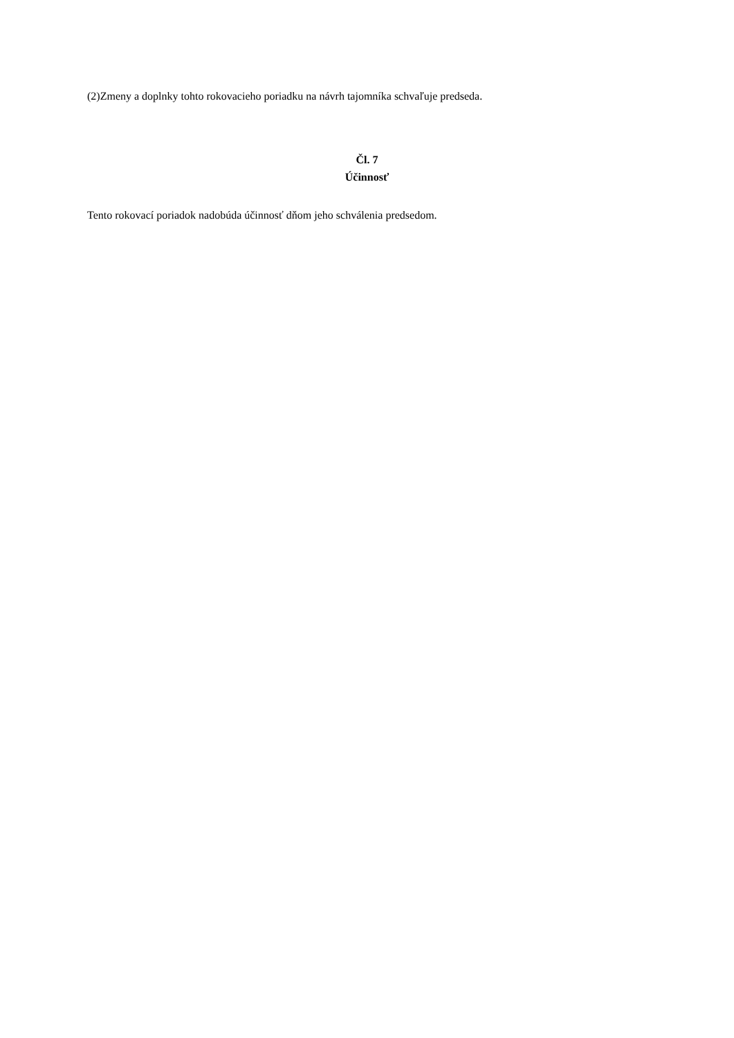(2)Zmeny a doplnky tohto rokovacieho poriadku na návrh tajomníka schvaľuje predseda.
Čl. 7
Účinnosť
Tento rokovací poriadok nadobúda účinnosť dňom jeho schválenia predsedom.